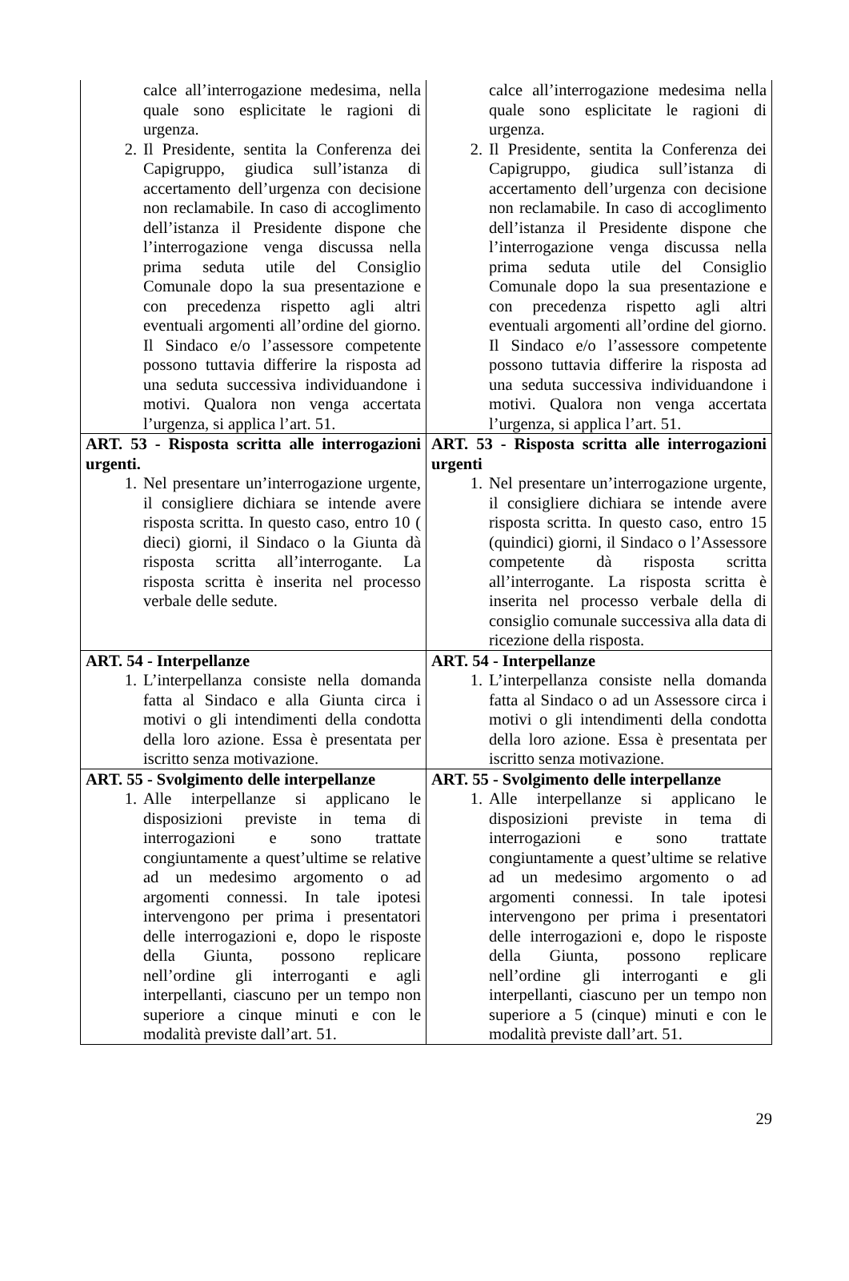| calce all’interrogazione medesima, nella quale sono esplicitate le ragioni di urgenza. 2. Il Presidente, sentita la Conferenza dei Capigruppo, giudica sull’istanza di accertamento dell’urgenza con decisione non reclamabile. In caso di accoglimento dell’istanza il Presidente dispone che l’interrogazione venga discussa nella prima seduta utile del Consiglio Comunale dopo la sua presentazione e con precedenza rispetto agli altri eventuali argomenti all’ordine del giorno. Il Sindaco e/o l’assessore competente possono tuttavia differire la risposta ad una seduta successiva individuandone i motivi. Qualora non venga accertata l’urgenza, si applica l’art. 51. | calce all’interrogazione medesima nella quale sono esplicitate le ragioni di urgenza. 2. Il Presidente, sentita la Conferenza dei Capigruppo, giudica sull’istanza di accertamento dell’urgenza con decisione non reclamabile. In caso di accoglimento dell’istanza il Presidente dispone che l’interrogazione venga discussa nella prima seduta utile del Consiglio Comunale dopo la sua presentazione e con precedenza rispetto agli altri eventuali argomenti all’ordine del giorno. Il Sindaco e/o l’assessore competente possono tuttavia differire la risposta ad una seduta successiva individuandone i motivi. Qualora non venga accertata l’urgenza, si applica l’art. 51. |
| ART. 53 - Risposta scritta alle interrogazioni urgenti. 1. Nel presentare un’interrogazione urgente, il consigliere dichiara se intende avere risposta scritta. In questo caso, entro 10 ( dieci) giorni, il Sindaco o la Giunta dà risposta scritta all’interrogante. La risposta scritta è inserita nel processo verbale delle sedute. | ART. 53 - Risposta scritta alle interrogazioni urgenti 1. Nel presentare un’interrogazione urgente, il consigliere dichiara se intende avere risposta scritta. In questo caso, entro 15 (quindici) giorni, il Sindaco o l’Assessore competente dà risposta scritta all’interrogante. La risposta scritta è inserita nel processo verbale della di consiglio comunale successiva alla data di ricezione della risposta. |
| ART. 54 - Interpellanze 1. L’interpellanza consiste nella domanda fatta al Sindaco e alla Giunta circa i motivi o gli intendimenti della condotta della loro azione. Essa è presentata per iscritto senza motivazione. | ART. 54 - Interpellanze 1. L’interpellanza consiste nella domanda fatta al Sindaco o ad un Assessore circa i motivi o gli intendimenti della condotta della loro azione. Essa è presentata per iscritto senza motivazione. |
| ART. 55 - Svolgimento delle interpellanze 1. Alle interpellanze si applicano le disposizioni previste in tema di interrogazioni e sono trattate congiuntamente a quest’ultime se relative ad un medesimo argomento o ad argomenti connessi. In tale ipotesi intervengono per prima i presentatori delle interrogazioni e, dopo le risposte della Giunta, possono replicare nell’ordine gli interroganti e agli interpellanti, ciascuno per un tempo non superiore a cinque minuti e con le modalità previste dall’art. 51. | ART. 55 - Svolgimento delle interpellanze 1. Alle interpellanze si applicano le disposizioni previste in tema di interrogazioni e sono trattate congiuntamente a quest’ultime se relative ad un medesimo argomento o ad argomenti connessi. In tale ipotesi intervengono per prima i presentatori delle interrogazioni e, dopo le risposte della Giunta, possono replicare nell’ordine gli interroganti e gli interpellanti, ciascuno per un tempo non superiore a 5 (cinque) minuti e con le modalità previste dall’art. 51. |
29